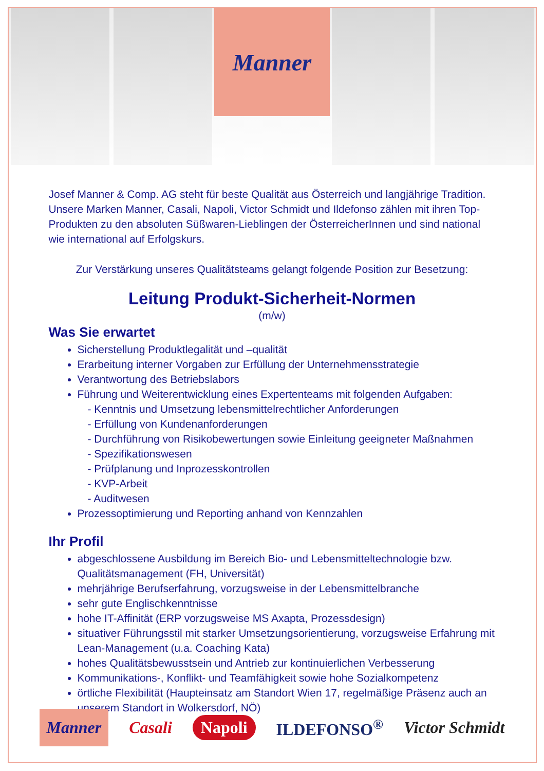Manner
Josef Manner & Comp. AG steht für beste Qualität aus Österreich und langjährige Tradition. Unsere Marken Manner, Casali, Napoli, Victor Schmidt und Ildefonso zählen mit ihren Top-Produkten zu den absoluten Süßwaren-Lieblingen der ÖsterreicherInnen und sind national wie international auf Erfolgskurs.
Zur Verstärkung unseres Qualitätsteams gelangt folgende Position zur Besetzung:
Leitung Produkt-Sicherheit-Normen
(m/w)
Was Sie erwartet
Sicherstellung Produktlegalität und –qualität
Erarbeitung interner Vorgaben zur Erfüllung der Unternehmensstrategie
Verantwortung des Betriebslabors
Führung und Weiterentwicklung eines Expertenteams mit folgenden Aufgaben:
- Kenntnis und Umsetzung lebensmittelrechtlicher Anforderungen
- Erfüllung von Kundenanforderungen
- Durchführung von Risikobewertungen sowie Einleitung geeigneter Maßnahmen
- Spezifikationswesen
- Prüfplanung und Inprozesskontrollen
- KVP-Arbeit
- Auditwesen
Prozessoptimierung und Reporting anhand von Kennzahlen
Ihr Profil
abgeschlossene Ausbildung im Bereich Bio- und Lebensmitteltechnologie bzw. Qualitätsmanagement (FH, Universität)
mehrjährige Berufserfahrung, vorzugsweise in der Lebensmittelbranche
sehr gute Englischkenntnisse
hohe IT-Affinität (ERP vorzugsweise MS Axapta, Prozessdesign)
situativer Führungsstil mit starker Umsetzungsorientierung, vorzugsweise Erfahrung mit Lean-Management (u.a. Coaching Kata)
hohes Qualitätsbewusstsein und Antrieb zur kontinuierlichen Verbesserung
Kommunikations-, Konflikt- und Teamfähigkeit sowie hohe Sozialkompetenz
örtliche Flexibilität (Haupteinsatz am Standort Wien 17, regelmäßige Präsenz auch an unserem Standort in Wolkersdorf, NÖ)
Manner Casali Napoli ILDEFONSO<sup>®</sup> Victor Schmidt